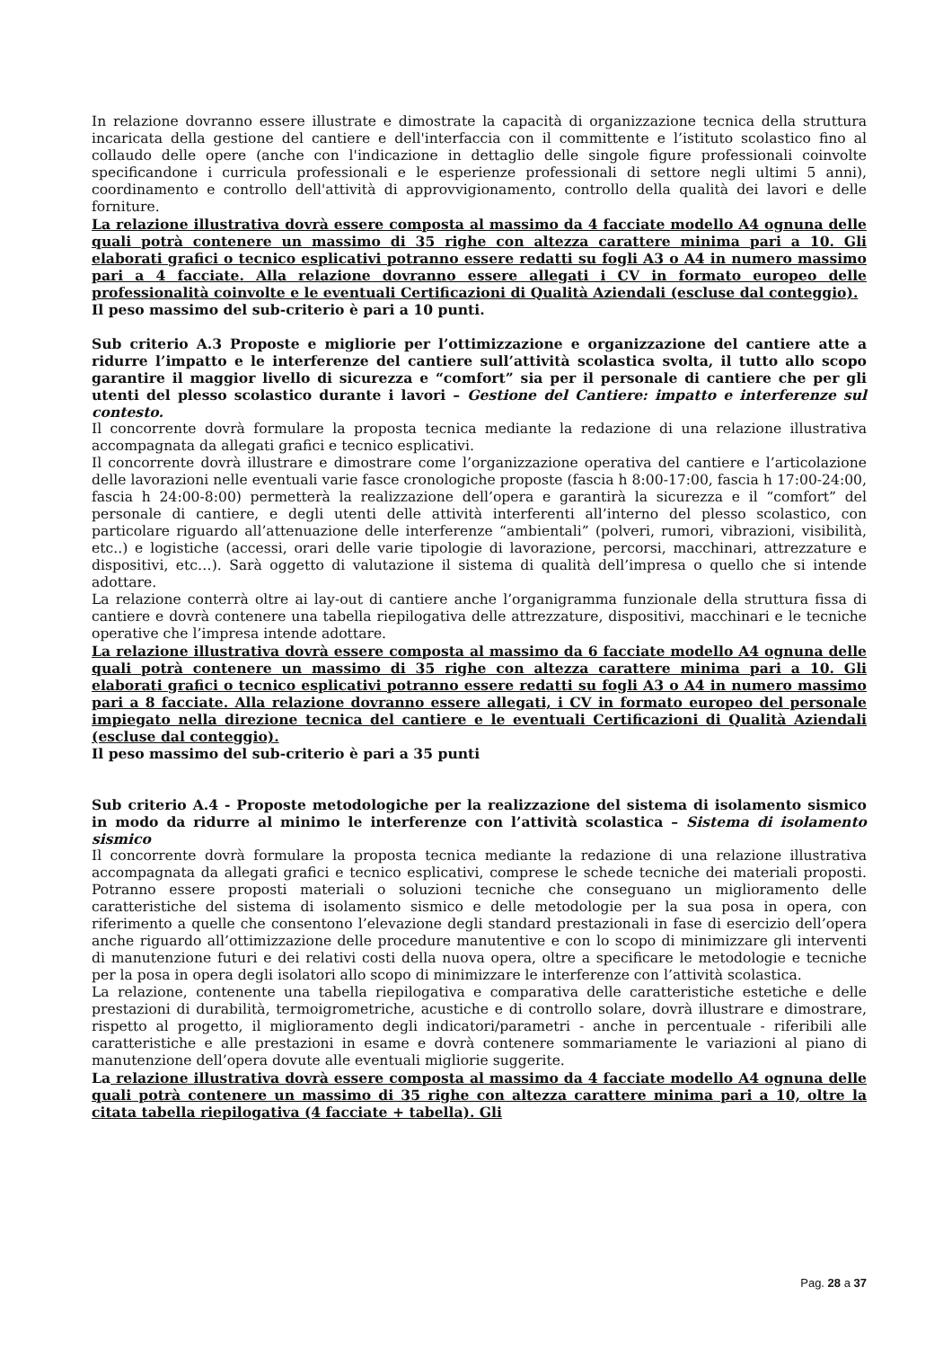In relazione dovranno essere illustrate e dimostrate la capacità di organizzazione tecnica della struttura incaricata della gestione del cantiere e dell'interfaccia con il committente e l’istituto scolastico fino al collaudo delle opere (anche con l'indicazione in dettaglio delle singole figure professionali coinvolte specificandone i curricula professionali e le esperienze professionali di settore negli ultimi 5 anni), coordinamento e controllo dell'attività di approvvigionamento, controllo della qualità dei lavori e delle forniture.
La relazione illustrativa dovrà essere composta al massimo da 4 facciate modello A4 ognuna delle quali potrà contenere un massimo di 35 righe con altezza carattere minima pari a 10. Gli elaborati grafici o tecnico esplicativi potranno essere redatti su fogli A3 o A4 in numero massimo pari a 4 facciate. Alla relazione dovranno essere allegati i CV in formato europeo delle professionalità coinvolte e le eventuali Certificazioni di Qualità Aziendali (escluse dal conteggio).
Il peso massimo del sub-criterio è pari a 10 punti.
Sub criterio A.3 Proposte e migliorie per l’ottimizzazione e organizzazione del cantiere atte a ridurre l’impatto e le interferenze del cantiere sull’attività scolastica svolta, il tutto allo scopo garantire il maggior livello di sicurezza e “comfort” sia per il personale di cantiere che per gli utenti del plesso scolastico durante i lavori – Gestione del Cantiere: impatto e interferenze sul contesto.
Il concorrente dovrà formulare la proposta tecnica mediante la redazione di una relazione illustrativa accompagnata da allegati grafici e tecnico esplicativi.
Il concorrente dovrà illustrare e dimostrare come l’organizzazione operativa del cantiere e l’articolazione delle lavorazioni nelle eventuali varie fasce cronologiche proposte (fascia h 8:00-17:00, fascia h 17:00-24:00, fascia h 24:00-8:00) permetterà la realizzazione dell’opera e garantirà la sicurezza e il “comfort” del personale di cantiere, e degli utenti delle attività interferenti all’interno del plesso scolastico, con particolare riguardo all’attenuazione delle interferenze “ambientali” (polveri, rumori, vibrazioni, visibilità, etc..) e logistiche (accessi, orari delle varie tipologie di lavorazione, percorsi, macchinari, attrezzature e dispositivi, etc…). Sarà oggetto di valutazione il sistema di qualità dell’impresa o quello che si intende adottare.
La relazione conterrà oltre ai lay-out di cantiere anche l’organigramma funzionale della struttura fissa di cantiere e dovrà contenere una tabella riepilogativa delle attrezzature, dispositivi, macchinari e le tecniche operative che l’impresa intende adottare.
La relazione illustrativa dovrà essere composta al massimo da 6 facciate modello A4 ognuna delle quali potrà contenere un massimo di 35 righe con altezza carattere minima pari a 10. Gli elaborati grafici o tecnico esplicativi potranno essere redatti su fogli A3 o A4 in numero massimo pari a 8 facciate. Alla relazione dovranno essere allegati, i CV in formato europeo del personale impiegato nella direzione tecnica del cantiere e le eventuali Certificazioni di Qualità Aziendali (escluse dal conteggio).
Il peso massimo del sub-criterio è pari a 35 punti
Sub criterio A.4 - Proposte metodologiche per la realizzazione del sistema di isolamento sismico in modo da ridurre al minimo le interferenze con l’attività scolastica – Sistema di isolamento sismico
Il concorrente dovrà formulare la proposta tecnica mediante la redazione di una relazione illustrativa accompagnata da allegati grafici e tecnico esplicativi, comprese le schede tecniche dei materiali proposti. Potranno essere proposti materiali o soluzioni tecniche che conseguano un miglioramento delle caratteristiche del sistema di isolamento sismico e delle metodologie per la sua posa in opera, con riferimento a quelle che consentono l’elevazione degli standard prestazionali in fase di esercizio dell’opera anche riguardo all’ottimizzazione delle procedure manutentive e con lo scopo di minimizzare gli interventi di manutenzione futuri e dei relativi costi della nuova opera, oltre a specificare le metodologie e tecniche per la posa in opera degli isolatori allo scopo di minimizzare le interferenze con l’attività scolastica.
La relazione, contenente una tabella riepilogativa e comparativa delle caratteristiche estetiche e delle prestazioni di durabilità, termoigrometriche, acustiche e di controllo solare, dovrà illustrare e dimostrare, rispetto al progetto, il miglioramento degli indicatori/parametri - anche in percentuale - riferibili alle caratteristiche e alle prestazioni in esame e dovrà contenere sommariamente le variazioni al piano di manutenzione dell’opera dovute alle eventuali migliorie suggerite.
La relazione illustrativa dovrà essere composta al massimo da 4 facciate modello A4 ognuna delle quali potrà contenere un massimo di 35 righe con altezza carattere minima pari a 10, oltre la citata tabella riepilogativa (4 facciate + tabella). Gli
Pag. 28 a 37